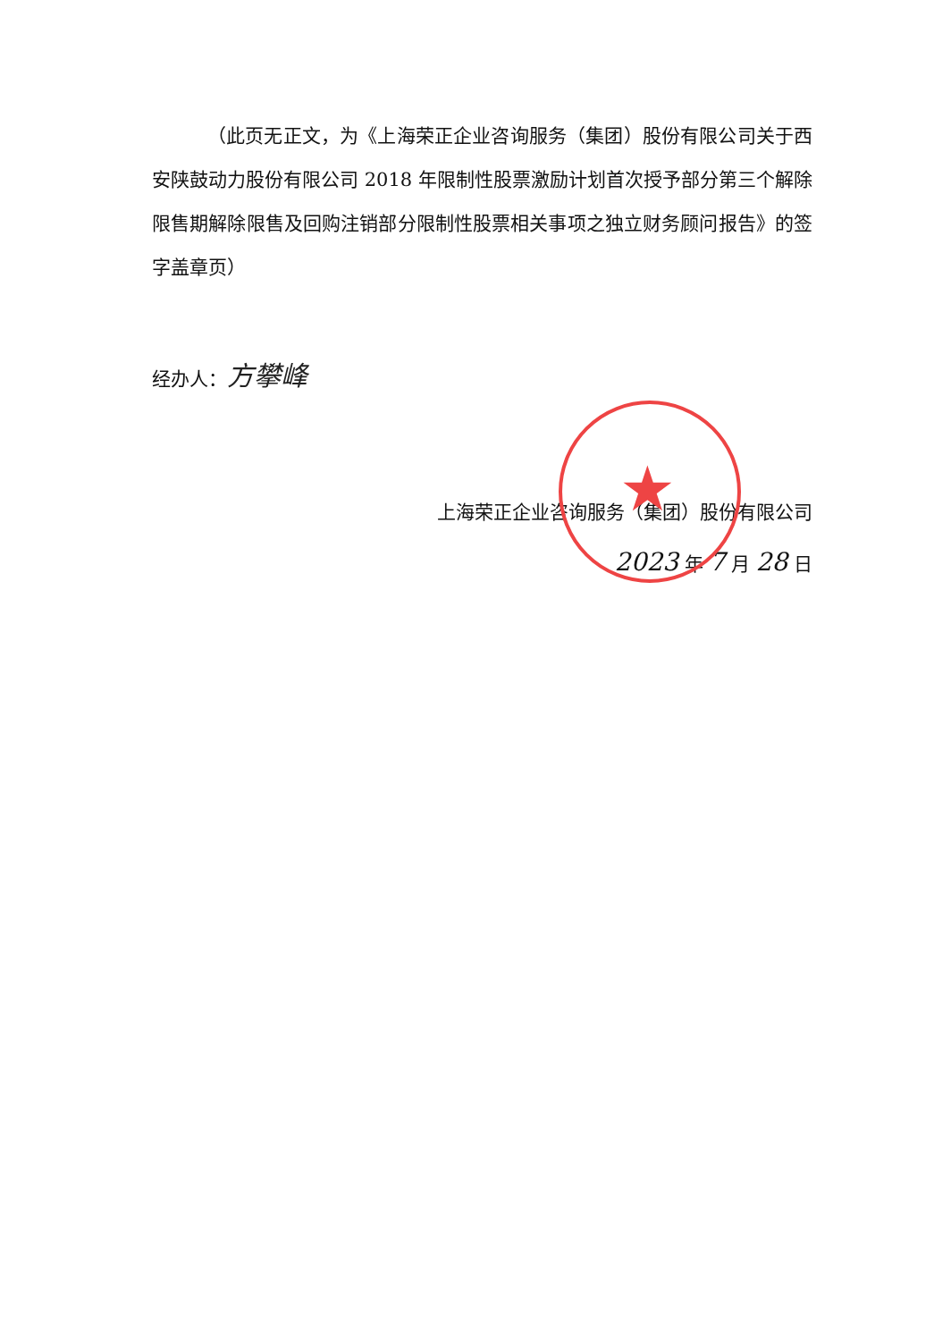★
（此页无正文，为《上海荣正企业咨询服务（集团）股份有限公司关于西安陕鼓动力股份有限公司 2018 年限制性股票激励计划首次授予部分第三个解除限售期解除限售及回购注销部分限制性股票相关事项之独立财务顾问报告》的签字盖章页）
经办人：方攀峰
上海荣正企业咨询服务（集团）股份有限公司
2023 年 7 月 28 日